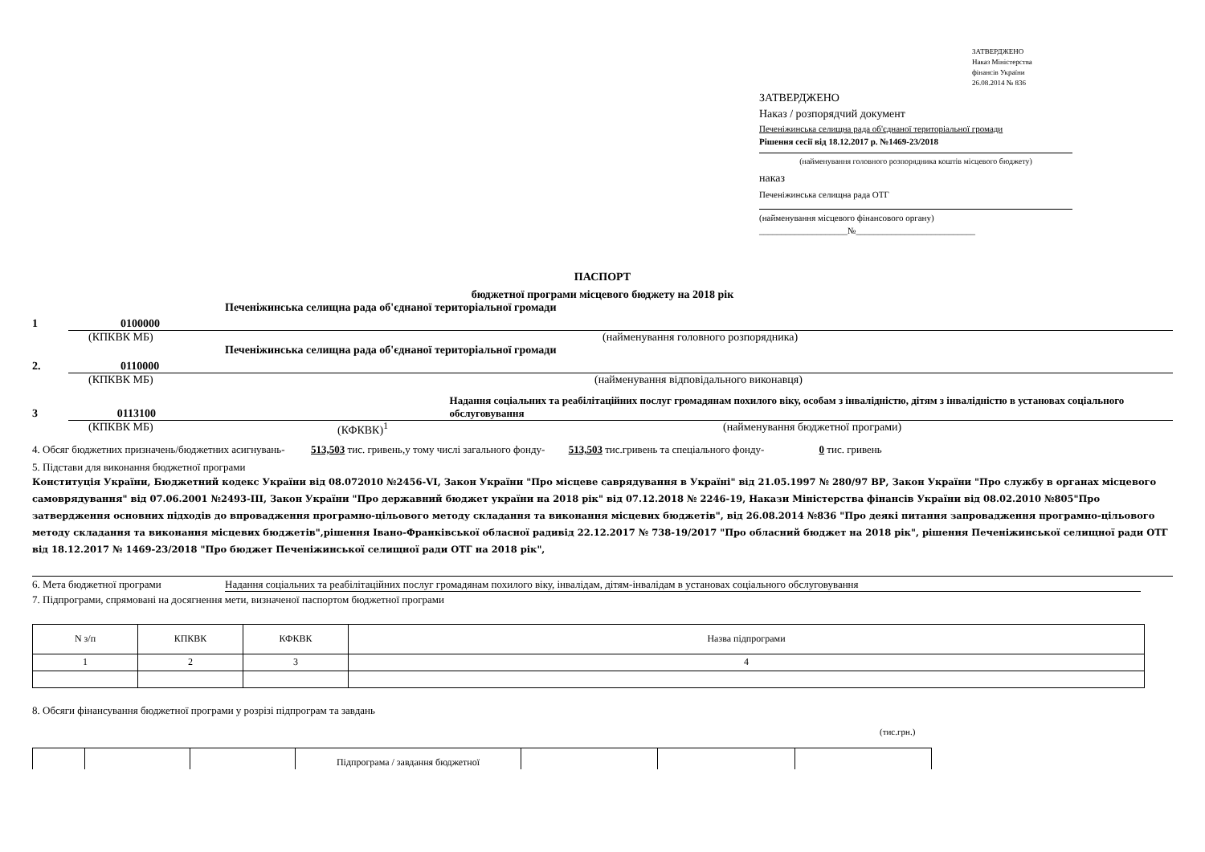ЗАТВЕРДЖЕНО
Наказ Міністерства
фінансів України
26.08.2014 № 836
ЗАТВЕРДЖЕНО
Наказ / розпорядчий документ
Печеніжинська селищна рада об'єднаної територіальної громади
Рішення сесії від 18.12.2017 р. №1469-23/2018
(найменування головного розпорядника коштів місцевого бюджету)
наказ
Печеніжинська селищна рада ОТГ
(найменування місцевого фінансового органу)
____________________№___________________________
ПАСПОРТ
бюджетної програми місцевого бюджету на 2018 рік
1 0100000 Печеніжинська селищна рада об'єднаної територіальної громади
(КПКВК МБ) (найменування головного розпорядника)
2. 0110000 Печеніжинська селищна рада об'єднаної територіальної громади
(КПКВК МБ) (найменування відповідального виконавця)
3 0113100 Надання соціальних та реабілітаційних послуг громадянам похилого віку, особам з інвалідністю, дітям з інвалідністю в установах соціального обслуговування
(КПКВК МБ) (КФКВК)<sup>1</sup> (найменування бюджетної програми)
4. Обсяг бюджетних призначень/бюджетних асигнувань- 513,503 тис. гривень,у тому числі загального фонду- 513,503 тис.гривень та спеціального фонду- 0 тис. гривень
5. Підстави для виконання бюджетної програми
Конституція України, Бюджетний кодекс України від 08.072010 №2456-VI, Закон України "Про місцеве саврядування в Україні" від 21.05.1997 № 280/97 ВР, Закон України "Про службу в органах місцевого самоврядування" від 07.06.2001 №2493-ІІІ, Закон України "Про державний бюджет україни на 2018 рік" від 07.12.2018 № 2246-19, Накази Міністерства фінансів України від 08.02.2010 №805"Про затвердження основних підходів до впровадження програмно-цільового методу складання та виконання місцевих бюджетів", від 26.08.2014 №836 "Про деякі питання запровадження програмно-цільового методу складання та виконання місцевих бюджетів",рішення Івано-Франківської обласної радивід 22.12.2017 № 738-19/2017 "Про обласний бюджет на 2018 рік", рішення Печеніжинської селищної ради ОТГ від 18.12.2017 № 1469-23/2018 "Про бюджет Печеніжинської селищної ради ОТГ на 2018 рік",
6. Мета бюджетної програми Надання соціальних та реабілітаційних послуг громадянам похилого віку, інвалідам, дітям-інвалідам в установах соціального обслуговування
7. Підпрограми, спрямовані на досягнення мети, визначеної паспортом бюджетної програми
| N з/п | КПКВК | КФКВК | Назва підпрограми |
| 1 | 2 | 3 | 4 |
8. Обсяги фінансування бюджетної програми у розрізі підпрограм та завдань
(тис.грн.)
| | | | Підпрограма / завдання бюджетної | | | |